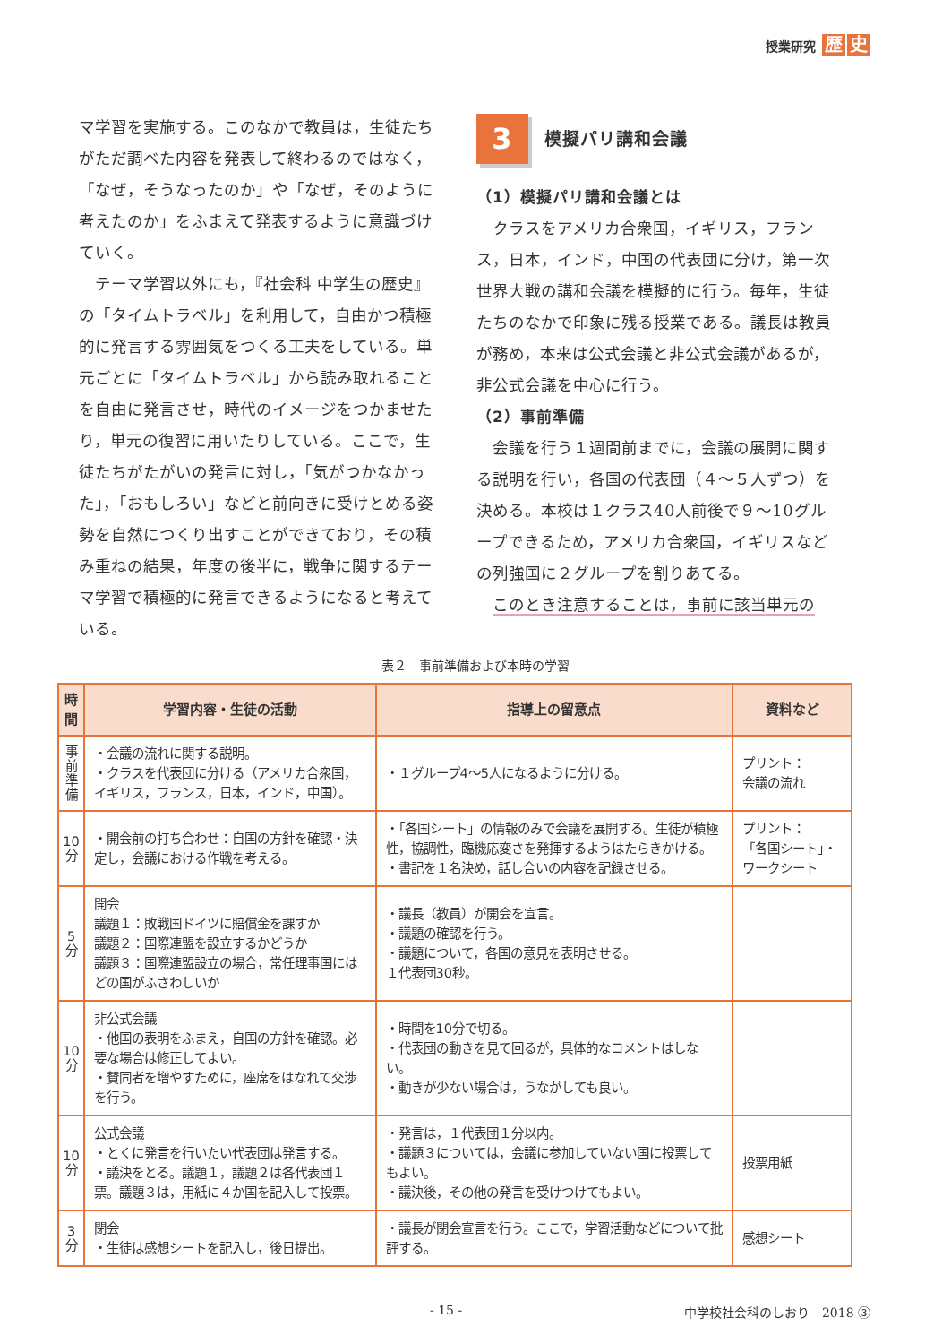授業研究 歴 史
マ学習を実施する。このなかで教員は，生徒たちがただ調べた内容を発表して終わるのではなく，「なぜ，そうなったのか」や「なぜ，そのように考えたのか」をふまえて発表するように意識づけていく。
テーマ学習以外にも，『社会科 中学生の歴史』の「タイムトラベル」を利用して，自由かつ積極的に発言する雰囲気をつくる工夫をしている。単元ごとに「タイムトラベル」から読み取れることを自由に発言させ，時代のイメージをつかませたり，単元の復習に用いたりしている。ここで，生徒たちがたがいの発言に対し，「気がつかなかった」，「おもしろい」などと前向きに受けとめる姿勢を自然につくり出すことができており，その積み重ねの結果，年度の後半に，戦争に関するテーマ学習で積極的に発言できるようになると考えている。
3
模擬パリ講和会議
（1）模擬パリ講和会議とは
クラスをアメリカ合衆国，イギリス，フランス，日本，インド，中国の代表団に分け，第一次世界大戦の講和会議を模擬的に行う。毎年，生徒たちのなかで印象に残る授業である。議長は教員が務め，本来は公式会議と非公式会議があるが，非公式会議を中心に行う。
（2）事前準備
会議を行う１週間前までに，会議の展開に関する説明を行い，各国の代表団（４～５人ずつ）を決める。本校は１クラス40人前後で９～10グループできるため，アメリカ合衆国，イギリスなどの列強国に２グループを割りあてる。
このとき注意することは，事前に該当単元の
表２　事前準備および本時の学習
| 時間 | 学習内容・生徒の活動 | 指導上の留意点 | 資料など |
| --- | --- | --- | --- |
| 事 前 準 備 | ・会議の流れに関する説明。 ・クラスを代表団に分ける（アメリカ合衆国，イギリス，フランス，日本，インド，中国）。 | ・１グループ4～5人になるように分ける。 | プリント： 会議の流れ |
| 10 分 | ・開会前の打ち合わせ：自国の方針を確認・決定し，会議における作戦を考える。 | ・「各国シート」の情報のみで会議を展開する。生徒が積極性，協調性，臨機応変さを発揮するようはたらきかける。 ・書記を１名決め，話し合いの内容を記録させる。 | プリント： 「各国シート」・ワークシート |
| 5 分 | 開会 議題１：敗戦国ドイツに賠償金を課すか 議題２：国際連盟を設立するかどうか 議題３：国際連盟設立の場合，常任理事国にはどの国がふさわしいか | ・議長（教員）が開会を宣言。 ・議題の確認を行う。 ・議題について，各国の意見を表明させる。 １代表団30秒。 | |
| 10 分 | 非公式会議 ・他国の表明をふまえ，自国の方針を確認。必要な場合は修正してよい。 ・賛同者を増やすために，座席をはなれて交渉を行う。 | ・時間を10分で切る。 ・代表団の動きを見て回るが，具体的なコメントはしない。 ・動きが少ない場合は，うながしても良い。 | |
| 10 分 | 公式会議 ・とくに発言を行いたい代表団は発言する。 ・議決をとる。議題１，議題２は各代表団１票。議題３は，用紙に４か国を記入して投票。 | ・発言は，１代表団１分以内。 ・議題３については，会議に参加していない国に投票してもよい。 ・議決後，その他の発言を受けつけてもよい。 | 投票用紙 |
| 3 分 | 閉会 ・生徒は感想シートを記入し，後日提出。 | ・議長が閉会宣言を行う。ここで，学習活動などについて批評する。 | 感想シート |
- 15 - 中学校社会科のしおり　2018 ③